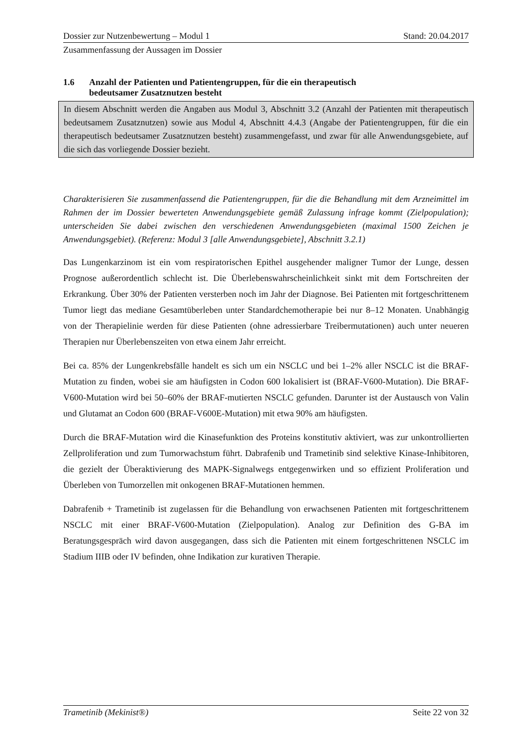Dossier zur Nutzenbewertung – Modul 1 Stand: 20.04.2017
Zusammenfassung der Aussagen im Dossier
1.6 Anzahl der Patienten und Patientengruppen, für die ein therapeutisch
bedeutsamer Zusatznutzen besteht
In diesem Abschnitt werden die Angaben aus Modul 3, Abschnitt 3.2 (Anzahl der Patienten mit therapeutisch bedeutsamem Zusatznutzen) sowie aus Modul 4, Abschnitt 4.4.3 (Angabe der Patientengruppen, für die ein therapeutisch bedeutsamer Zusatznutzen besteht) zusammengefasst, und zwar für alle Anwendungsgebiete, auf die sich das vorliegende Dossier bezieht.
Charakterisieren Sie zusammenfassend die Patientengruppen, für die die Behandlung mit dem Arzneimittel im Rahmen der im Dossier bewerteten Anwendungsgebiete gemäß Zulassung infrage kommt (Zielpopulation); unterscheiden Sie dabei zwischen den verschiedenen Anwendungsgebieten (maximal 1500 Zeichen je Anwendungsgebiet). (Referenz: Modul 3 [alle Anwendungsgebiete], Abschnitt 3.2.1)
Das Lungenkarzinom ist ein vom respiratorischen Epithel ausgehender maligner Tumor der Lunge, dessen Prognose außerordentlich schlecht ist. Die Überlebenswahrscheinlichkeit sinkt mit dem Fortschreiten der Erkrankung. Über 30% der Patienten versterben noch im Jahr der Diagnose. Bei Patienten mit fortgeschrittenem Tumor liegt das mediane Gesamtüberleben unter Standardchemotherapie bei nur 8–12 Monaten. Unabhängig von der Therapielinie werden für diese Patienten (ohne adressierbare Treibermutationen) auch unter neueren Therapien nur Überlebenszeiten von etwa einem Jahr erreicht.
Bei ca. 85% der Lungenkrebsfälle handelt es sich um ein NSCLC und bei 1–2% aller NSCLC ist die BRAF-Mutation zu finden, wobei sie am häufigsten in Codon 600 lokalisiert ist (BRAF-V600-Mutation). Die BRAF-V600-Mutation wird bei 50–60% der BRAF-mutierten NSCLC gefunden. Darunter ist der Austausch von Valin und Glutamat an Codon 600 (BRAF-V600E-Mutation) mit etwa 90% am häufigsten.
Durch die BRAF-Mutation wird die Kinasefunktion des Proteins konstitutiv aktiviert, was zur unkontrollierten Zellproliferation und zum Tumorwachstum führt. Dabrafenib und Trametinib sind selektive Kinase-Inhibitoren, die gezielt der Überaktivierung des MAPK-Signalwegs entgegenwirken und so effizient Proliferation und Überleben von Tumorzellen mit onkogenen BRAF-Mutationen hemmen.
Dabrafenib + Trametinib ist zugelassen für die Behandlung von erwachsenen Patienten mit fortgeschrittenem NSCLC mit einer BRAF-V600-Mutation (Zielpopulation). Analog zur Definition des G-BA im Beratungsgespräch wird davon ausgegangen, dass sich die Patienten mit einem fortgeschrittenen NSCLC im Stadium IIIB oder IV befinden, ohne Indikation zur kurativen Therapie.
Trametinib (Mekinist®) Seite 22 von 32